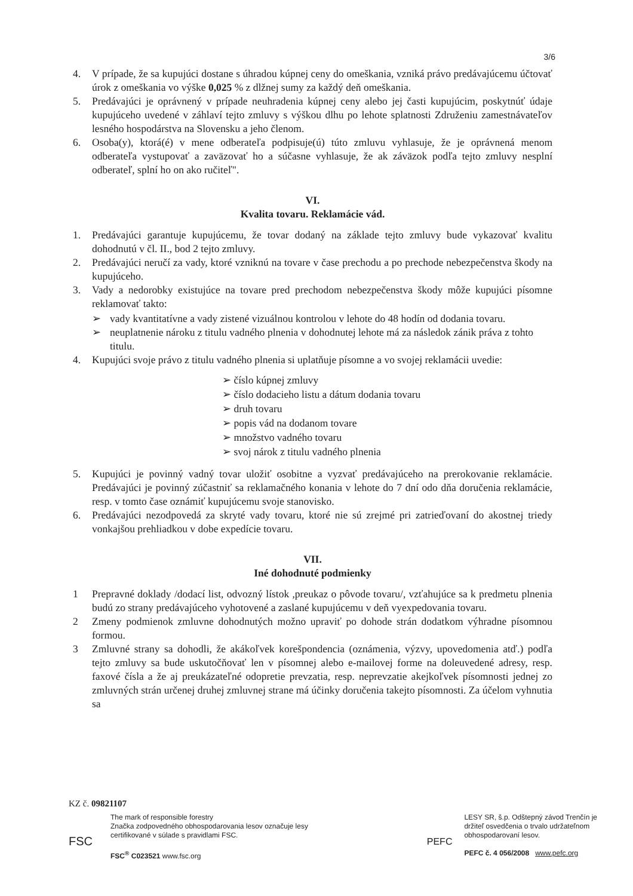3/6
4. V prípade, že sa kupujúci dostane s úhradou kúpnej ceny do omeškania, vzniká právo predávajúcemu účtovať úrok z omeškania vo výške 0,025 % z dlžnej sumy za každý deň omeškania.
5. Predávajúci je oprávnený v prípade neuhradenia kúpnej ceny alebo jej časti kupujúcim, poskytnúť údaje kupujúceho uvedené v záhlaví tejto zmluvy s výškou dlhu po lehote splatnosti Združeniu zamestnávateľov lesného hospodárstva na Slovensku a jeho členom.
6. Osoba(y), ktorá(é) v mene odberateľa podpisuje(ú) túto zmluvu vyhlasuje, že je oprávnená menom odberateľa vystupovať a zaväzovať ho a súčasne vyhlasuje, že ak záväzok podľa tejto zmluvy nesplní odberateľ, splní ho on ako ručiteľ".
VI.
Kvalita tovaru. Reklamácie vád.
1. Predávajúci garantuje kupujúcemu, že tovar dodaný na základe tejto zmluvy bude vykazovať kvalitu dohodnutú v čl. II., bod 2 tejto zmluvy.
2. Predávajúci neručí za vady, ktoré vzniknú na tovare v čase prechodu a po prechode nebezpečenstva škody na kupujúceho.
3. Vady a nedorobky existujúce na tovare pred prechodom nebezpečenstva škody môže kupujúci písomne reklamovať takto:
➢ vady kvantitatívne a vady zistené vizuálnou kontrolou v lehote do 48 hodín od dodania tovaru.
➢ neuplatnenie nároku z titulu vadného plnenia v dohodnutej lehote má za následok zánik práva z tohto titulu.
4. Kupujúci svoje právo z titulu vadného plnenia si uplatňuje písomne a vo svojej reklamácii uvedie:
➢ číslo kúpnej zmluvy
➢ číslo dodacieho listu a dátum dodania tovaru
➢ druh tovaru
➢ popis vád na dodanom tovare
➢ množstvo vadného tovaru
➢ svoj nárok z titulu vadného plnenia
5. Kupujúci je povinný vadný tovar uložiť osobitne a vyzvať predávajúceho na prerokovanie reklamácie. Predávajúci je povinný zúčastniť sa reklamačného konania v lehote do 7 dní odo dňa doručenia reklamácie, resp. v tomto čase oznámiť kupujúcemu svoje stanovisko.
6. Predávajúci nezodpovedá za skryté vady tovaru, ktoré nie sú zrejmé pri zatrieďovaní do akostnej triedy vonkajšou prehliadkou v dobe expedície tovaru.
VII.
Iné dohodnuté podmienky
1 Prepravné doklady /dodací list, odvozný lístok ,preukaz o pôvode tovaru/, vzťahujúce sa k predmetu plnenia budú zo strany predávajúceho vyhotovené a zaslané kupujúcemu v deň vyexpedovania tovaru.
2 Zmeny podmienok zmluvne dohodnutých možno upraviť po dohode strán dodatkom výhradne písomnou formou.
3 Zmluvné strany sa dohodli, že akákoľvek korešpondencia (oznámenia, výzvy, upovedomenia atď.) podľa tejto zmluvy sa bude uskutočňovať len v písomnej alebo e-mailovej forme na doleuvedené adresy, resp. faxové čísla a že aj preukázateľné odopretie prevzatia, resp. neprevzatie akejkoľvek písomnosti jednej zo zmluvných strán určenej druhej zmluvnej strane má účinky doručenia takejto písomnosti. Za účelom vyhnutia sa
KZ č. 09821107
FSC
The mark of responsible forestry
Značka zodpovedného obhospodarovania lesov označuje lesy
certifikované v súlade s pravidlami FSC.
FSC<sup>®</sup> C023521 www.fsc.org
PEFC
LESY SR, š.p. Odštepný závod Trenčín je
držiteľ osvedčenia o trvalo udržateľnom
obhospodarovaní lesov.
PEFC č. 4 056/2008 www.pefc.org